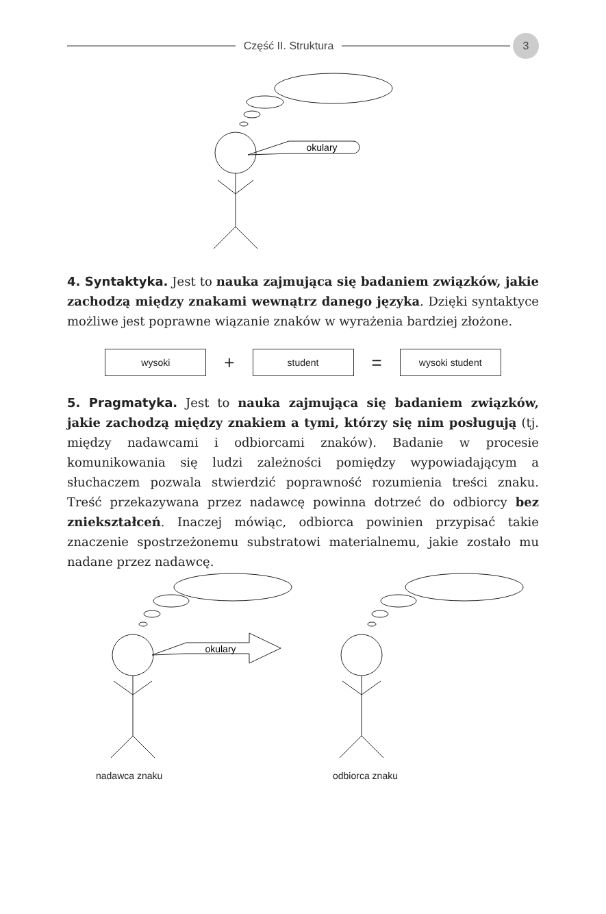Część II. Struktura
3
okulary
4. Syntaktyka. Jest to nauka zajmująca się badaniem związków, jakie zachodzą między znakami wewnątrz danego języka. Dzięki syntaktyce możliwe jest poprawne wiązanie znaków w wyrażenia bardziej złożone.
wysoki
+
student
=
wysoki student
5. Pragmatyka. Jest to nauka zajmująca się badaniem związków, jakie zachodzą między znakiem a tymi, którzy się nim posługują (tj. między nadawcami i odbiorcami znaków). Badanie w procesie komunikowania się ludzi zależności pomiędzy wypowiadającym a słuchaczem pozwala stwierdzić poprawność rozumienia treści znaku. Treść przekazywana przez nadawcę powinna dotrzeć do odbiorcy bez zniekształceń. Inaczej mówiąc, odbiorca powinien przypisać takie znaczenie spostrzeżonemu substratowi materialnemu, jakie zostało mu nadane przez nadawcę.
okulary
nadawca znaku odbiorca znaku